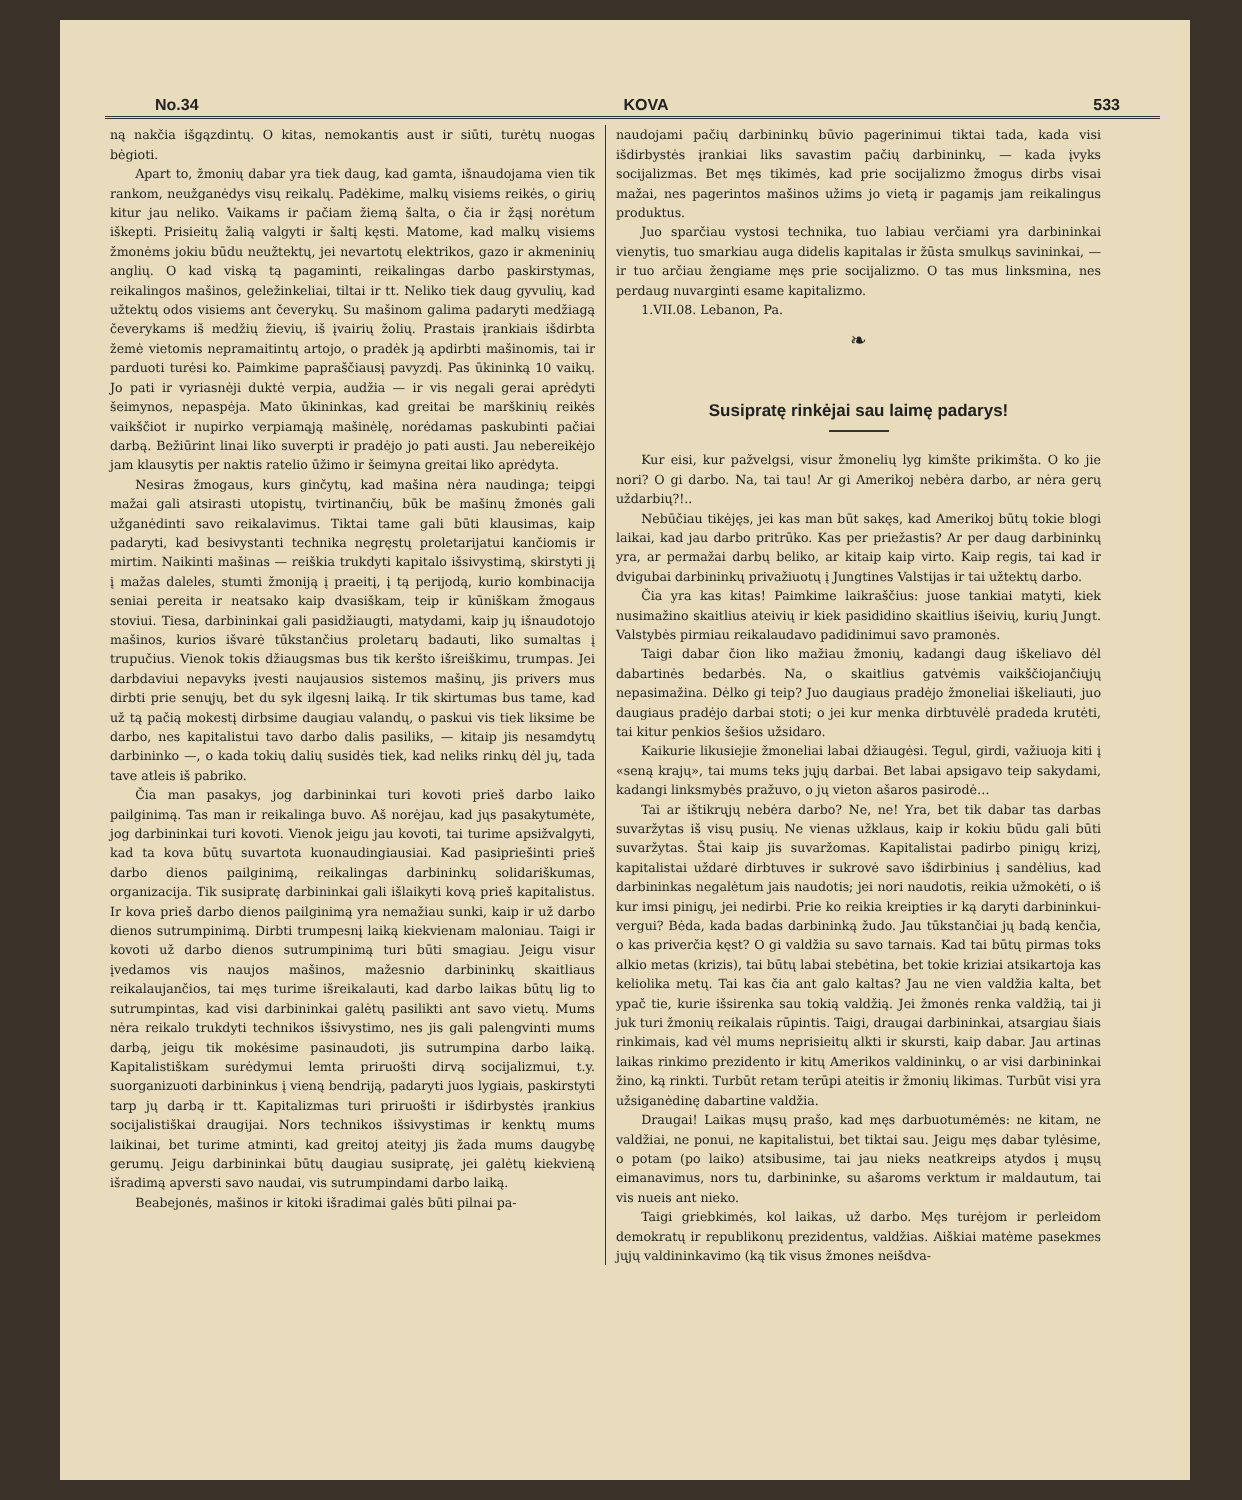No.34 KOVA 533
ną nakčia išgązdintų. O kitas, nemokantis aust ir siūti, turėtų nuogas bėgioti.
Apart to, žmonių dabar yra tiek daug, kad gamta, išnaudojama vien tik rankom, neužganėdys visų reikalų. Padėkime, malkų visiems reikės, o girių kitur jau neliko. Vaikams ir pačiam žiemą šalta, o čia ir žąsį norėtum iškepti. Prisieitų žalią valgyti ir šaltį kęsti. Matome, kad malkų visiems žmonėms jokiu būdu neužtektų, jei nevartotų elektrikos, gazo ir akmeninių anglių. O kad viską tą pagaminti, reikalingas darbo paskirstymas, reikalingos mašinos, geležinkeliai, tiltai ir tt. Neliko tiek daug gyvulių, kad užtektų odos visiems ant čeverykų. Su mašinom galima padaryti medžiagą čeverykams iš medžių žievių, iš įvairių žolių. Prastais įrankiais išdirbta žemė vietomis nepramaitintų artojo, o pradėk ją apdirbti mašinomis, tai ir parduoti turėsi ko. Paimkime papraščiausį pavyzdį. Pas ūkininką 10 vaikų. Jo pati ir vyriasnėji duktė verpia, audžia — ir vis negali gerai aprėdyti šeimynos, nepaspėja. Mato ūkininkas, kad greitai be marškinių reikės vaikščiot ir nupirko verpiamąją mašinėlę, norėdamas paskubinti pačiai darbą. Bežiūrint linai liko suverpti ir pradėjo jo pati austi. Jau nebereikėjo jam klausytis per naktis ratelio ūžimo ir šeimyna greitai liko aprėdyta.
Nesiras žmogaus, kurs ginčytų, kad mašina nėra naudinga; teipgi mažai gali atsirasti utopistų, tvirtinančių, būk be mašinų žmonės gali užganėdinti savo reikalavimus. Tiktai tame gali būti klausimas, kaip padaryti, kad besivystanti technika negręstų proletarijatui kančiomis ir mirtim. Naikinti mašinas — reiškia trukdyti kapitalo išsivystimą, skirstyti jį į mažas daleles, stumti žmoniją į praeitį, į tą perijodą, kurio kombinacija seniai pereita ir neatsako kaip dvasiškam, teip ir kūniškam žmogaus stoviui. Tiesa, darbininkai gali pasidžiaugti, matydami, kaip jų išnaudotojo mašinos, kurios išvarė tūkstančius proletarų badauti, liko sumaltas į trupučius. Vienok tokis džiaugsmas bus tik keršto išreiškimu, trumpas. Jei darbdaviui nepavyks įvesti naujausios sistemos mašinų, jis privers mus dirbti prie senųjų, bet du syk ilgesnį laiką. Ir tik skirtumas bus tame, kad už tą pačią mokestį dirbsime daugiau valandų, o paskui vis tiek liksime be darbo, nes kapitalistui tavo darbo dalis pasiliks, — kitaip jis nesamdytų darbininko —, o kada tokių dalių susidės tiek, kad neliks rinkų dėl jų, tada tave atleis iš pabriko.
Čia man pasakys, jog darbininkai turi kovoti prieš darbo laiko pailginimą. Tas man ir reikalinga buvo. Aš norėjau, kad jųs pasakytumėte, jog darbininkai turi kovoti. Vienok jeigu jau kovoti, tai turime apsižvalgyti, kad ta kova būtų suvartota kuonaudingiausiai. Kad pasipriešinti prieš darbo dienos pailginimą, reikalingas darbininkų solidariškumas, organizacija. Tik susipratę darbininkai gali išlaikyti kovą prieš kapitalistus. Ir kova prieš darbo dienos pailginimą yra nemažiau sunki, kaip ir už darbo dienos sutrumpinimą. Dirbti trumpesnį laiką kiekvienam maloniau. Taigi ir kovoti už darbo dienos sutrumpinimą turi būti smagiau. Jeigu visur įvedamos vis naujos mašinos, mažesnio darbininkų skaitliaus reikalaujančios, tai męs turime išreikalauti, kad darbo laikas būtų lig to sutrumpintas, kad visi darbininkai galėtų pasilikti ant savo vietų. Mums nėra reikalo trukdyti technikos išsivystimo, nes jis gali palengvinti mums darbą, jeigu tik mokėsime pasinaudoti, jis sutrumpina darbo laiką. Kapitalistiškam surėdymui lemta priruošti dirvą socijalizmui, t.y. suorganizuoti darbininkus į vieną bendriją, padaryti juos lygiais, paskirstyti tarp jų darbą ir tt. Kapitalizmas turi priruošti ir išdirbystės įrankius socijalistiškai draugijai. Nors technikos išsivystimas ir kenktų mums laikinai, bet turime atminti, kad greitoj ateityj jis žada mums daugybę gerumų. Jeigu darbininkai būtų daugiau susipratę, jei galėtų kiekvieną išradimą apversti savo naudai, vis sutrumpindami darbo laiką.
Beabejonės, mašinos ir kitoki išradimai galės būti pilnai pa-
naudojami pačių darbininkų būvio pagerinimui tiktai tada, kada visi išdirbystės įrankiai liks savastim pačių darbininkų, — kada įvyks socijalizmas. Bet męs tikimės, kad prie socijalizmo žmogus dirbs visai mažai, nes pagerintos mašinos užims jo vietą ir pagamįs jam reikalingus produktus.
Juo sparčiau vystosi technika, tuo labiau verčiami yra darbininkai vienytis, tuo smarkiau auga didelis kapitalas ir žūsta smulkųs savininkai, — ir tuo arčiau žengiame męs prie socijalizmo. O tas mus linksmina, nes perdaug nuvarginti esame kapitalizmo.
1.VII.08. Lebanon, Pa.
❧
Susipratę rinkėjai sau laimę padarys!
Kur eisi, kur pažvelgsi, visur žmonelių lyg kimšte prikimšta. O ko jie nori? O gi darbo. Na, tai tau! Ar gi Amerikoj nebėra darbo, ar nėra gerų uždarbių?!..
Nebūčiau tikėjęs, jei kas man būt sakęs, kad Amerikoj būtų tokie blogi laikai, kad jau darbo pritrūko. Kas per priežastis? Ar per daug darbininkų yra, ar permažai darbų beliko, ar kitaip kaip virto. Kaip regis, tai kad ir dvigubai darbininkų privažiuotų į Jungtines Valstijas ir tai užtektų darbo.
Čia yra kas kitas! Paimkime laikraščius: juose tankiai matyti, kiek nusimažino skaitlius ateivių ir kiek pasididino skaitlius išeivių, kurių Jungt. Valstybės pirmiau reikalaudavo padidinimui savo pramonės.
Taigi dabar čion liko mažiau žmonių, kadangi daug iškeliavo dėl dabartinės bedarbės. Na, o skaitlius gatvėmis vaikščiojančiųjų nepasimažina. Dėlko gi teip? Juo daugiaus pradėjo žmoneliai iškeliauti, juo daugiaus pradėjo darbai stoti; o jei kur menka dirbtuvėlė pradeda krutėti, tai kitur penkios šešios užsidaro.
Kaikurie likusiejie žmoneliai labai džiaugėsi. Tegul, girdi, važiuoja kiti į «seną krajų», tai mums teks jųjų darbai. Bet labai apsigavo teip sakydami, kadangi linksmybės pražuvo, o jų vieton ašaros pasirodė…
Tai ar ištikrųjų nebėra darbo? Ne, ne! Yra, bet tik dabar tas darbas suvaržytas iš visų pusių. Ne vienas užklaus, kaip ir kokiu būdu gali būti suvaržytas. Štai kaip jis suvaržomas. Kapitalistai padirbo pinigų krizį, kapitalistai uždarė dirbtuves ir sukrovė savo išdirbinius į sandėlius, kad darbininkas negalėtum jais naudotis; jei nori naudotis, reikia užmokėti, o iš kur imsi pinigų, jei nedirbi. Prie ko reikia kreipties ir ką daryti darbininkui-vergui? Bėda, kada badas darbininką žudo. Jau tūkstančiai jų badą kenčia, o kas priverčia kęst? O gi valdžia su savo tarnais. Kad tai būtų pirmas toks alkio metas (krizis), tai būtų labai stebėtina, bet tokie kriziai atsikartoja kas keliolika metų. Tai kas čia ant galo kaltas? Jau ne vien valdžia kalta, bet ypač tie, kurie išsirenka sau tokią valdžią. Jei žmonės renka valdžią, tai ji juk turi žmonių reikalais rūpintis. Taigi, draugai darbininkai, atsargiau šiais rinkimais, kad vėl mums neprisieitų alkti ir skursti, kaip dabar. Jau artinas laikas rinkimo prezidento ir kitų Amerikos valdininkų, o ar visi darbininkai žino, ką rinkti. Turbūt retam terūpi ateitis ir žmonių likimas. Turbūt visi yra užsiganėdinę dabartine valdžia.
Draugai! Laikas mųsų prašo, kad męs darbuotumėmės: ne kitam, ne valdžiai, ne ponui, ne kapitalistui, bet tiktai sau. Jeigu męs dabar tylėsime, o potam (po laiko) atsibusime, tai jau nieks neatkreips atydos į mųsų eimanavimus, nors tu, darbininke, su ašaroms verktum ir maldautum, tai vis nueis ant nieko.
Taigi griebkimės, kol laikas, už darbo. Męs turėjom ir perleidom demokratų ir republikonų prezidentus, valdžias. Aiškiai matėme pasekmes jųjų valdininkavimo (ką tik visus žmones neišdva-